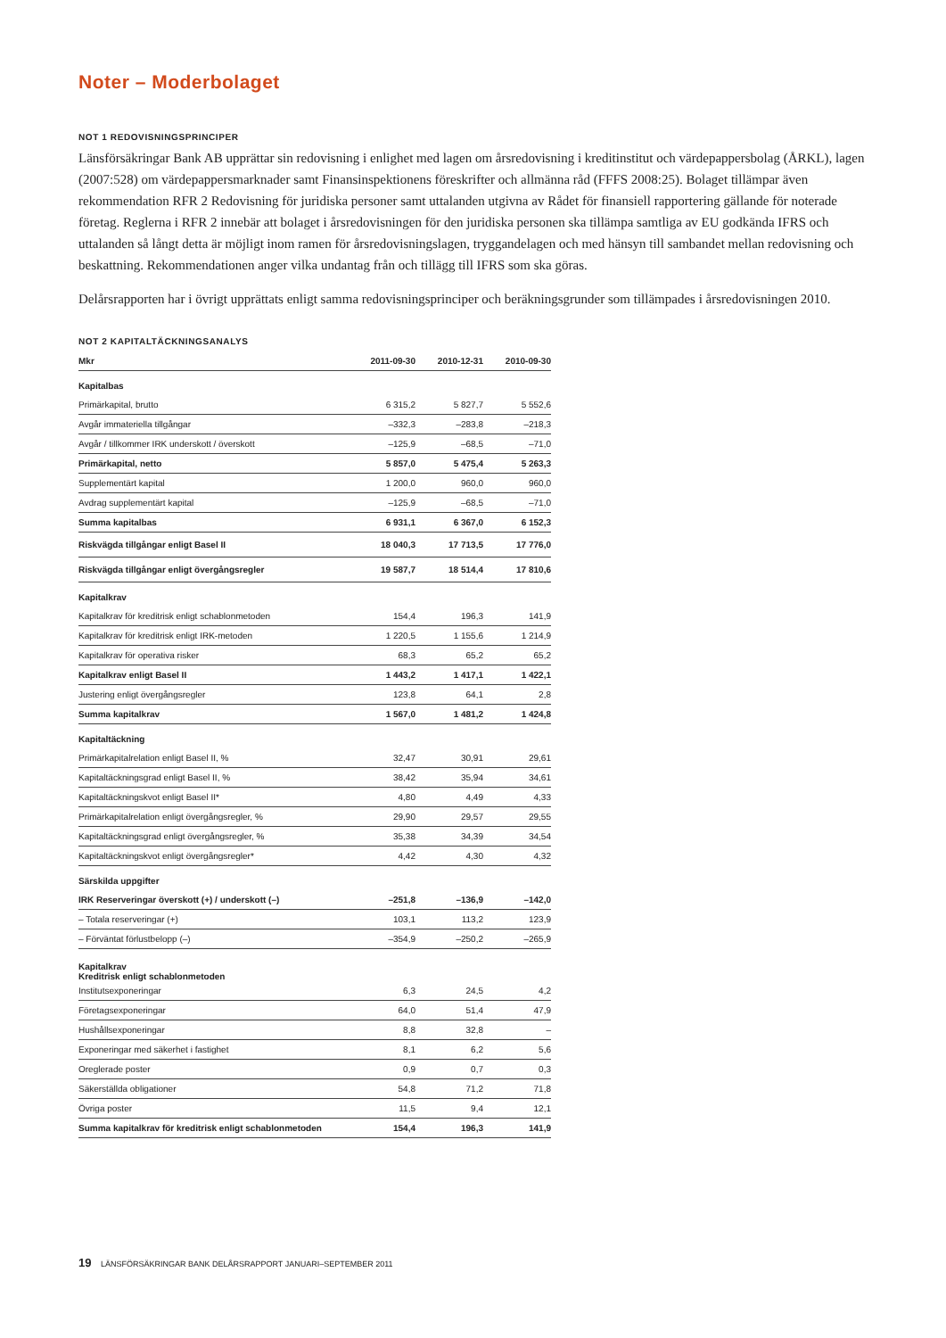Noter – Moderbolaget
NOT 1 REDOVISNINGSPRINCIPER
Länsförsäkringar Bank AB upprättar sin redovisning i enlighet med lagen om årsredovisning i kreditinstitut och värdepappersbolag (ÅRKL), lagen (2007:528) om värdepappersmarknader samt Finansinspektionens föreskrifter och allmänna råd (FFFS 2008:25). Bolaget tillämpar även rekommendation RFR 2 Redovisning för juridiska personer samt uttalanden utgivna av Rådet för finansiell rapportering gällande för noterade företag. Reglerna i RFR 2 innebär att bolaget i årsredovisningen för den juridiska personen ska tillämpa samtliga av EU godkända IFRS och uttalanden så långt detta är möjligt inom ramen för årsredovisningslagen, tryggandelagen och med hänsyn till sambandet mellan redovisning och beskattning. Rekommendationen anger vilka undantag från och tillägg till IFRS som ska göras.
Delårsrapporten har i övrigt upprättats enligt samma redovisningsprinciper och beräkningsgrunder som tillämpades i årsredovisningen 2010.
NOT 2 KAPITALTÄCKNINGSANALYS
| Mkr | 2011-09-30 | 2010-12-31 | 2010-09-30 |
| --- | --- | --- | --- |
| Kapitalbas | | | |
| Primärkapital, brutto | 6 315,2 | 5 827,7 | 5 552,6 |
| Avgår immateriella tillgångar | –332,3 | –283,8 | –218,3 |
| Avgår / tillkommer IRK underskott / överskott | –125,9 | –68,5 | –71,0 |
| Primärkapital, netto | 5 857,0 | 5 475,4 | 5 263,3 |
| Supplementärt kapital | 1 200,0 | 960,0 | 960,0 |
| Avdrag supplementärt kapital | –125,9 | –68,5 | –71,0 |
| Summa kapitalbas | 6 931,1 | 6 367,0 | 6 152,3 |
| Riskvägda tillgångar enligt Basel II | 18 040,3 | 17 713,5 | 17 776,0 |
| Riskvägda tillgångar enligt övergångsregler | 19 587,7 | 18 514,4 | 17 810,6 |
| Kapitalkrav | | | |
| Kapitalkrav för kreditrisk enligt schablonmetoden | 154,4 | 196,3 | 141,9 |
| Kapitalkrav för kreditrisk enligt IRK-metoden | 1 220,5 | 1 155,6 | 1 214,9 |
| Kapitalkrav för operativa risker | 68,3 | 65,2 | 65,2 |
| Kapitalkrav enligt Basel II | 1 443,2 | 1 417,1 | 1 422,1 |
| Justering enligt övergångsregler | 123,8 | 64,1 | 2,8 |
| Summa kapitalkrav | 1 567,0 | 1 481,2 | 1 424,8 |
| Kapitaltäckning | | | |
| Primärkapitalrelation enligt Basel II, % | 32,47 | 30,91 | 29,61 |
| Kapitaltäckningsgrad enligt Basel II, % | 38,42 | 35,94 | 34,61 |
| Kapitaltäckningskvot enligt Basel II* | 4,80 | 4,49 | 4,33 |
| Primärkapitalrelation enligt övergångsregler, % | 29,90 | 29,57 | 29,55 |
| Kapitaltäckningsgrad enligt övergångsregler, % | 35,38 | 34,39 | 34,54 |
| Kapitaltäckningskvot enligt övergångsregler* | 4,42 | 4,30 | 4,32 |
| Särskilda uppgifter | | | |
| IRK Reserveringar överskott (+) / underskott (–) | –251,8 | –136,9 | –142,0 |
| – Totala reserveringar (+) | 103,1 | 113,2 | 123,9 |
| – Förväntat förlustbelopp (–) | –354,9 | –250,2 | –265,9 |
| Kapitalkrav Kreditrisk enligt schablonmetoden | | | |
| Institutsexponeringar | 6,3 | 24,5 | 4,2 |
| Företagsexponeringar | 64,0 | 51,4 | 47,9 |
| Hushållsexponeringar | 8,8 | 32,8 | – |
| Exponeringar med säkerhet i fastighet | 8,1 | 6,2 | 5,6 |
| Oreglerade poster | 0,9 | 0,7 | 0,3 |
| Säkerställda obligationer | 54,8 | 71,2 | 71,8 |
| Övriga poster | 11,5 | 9,4 | 12,1 |
| Summa kapitalkrav för kreditrisk enligt schablonmetoden | 154,4 | 196,3 | 141,9 |
19 LÄNSFÖRSÄKRINGAR BANK DELÅRSRAPPORT JANUARI–SEPTEMBER 2011